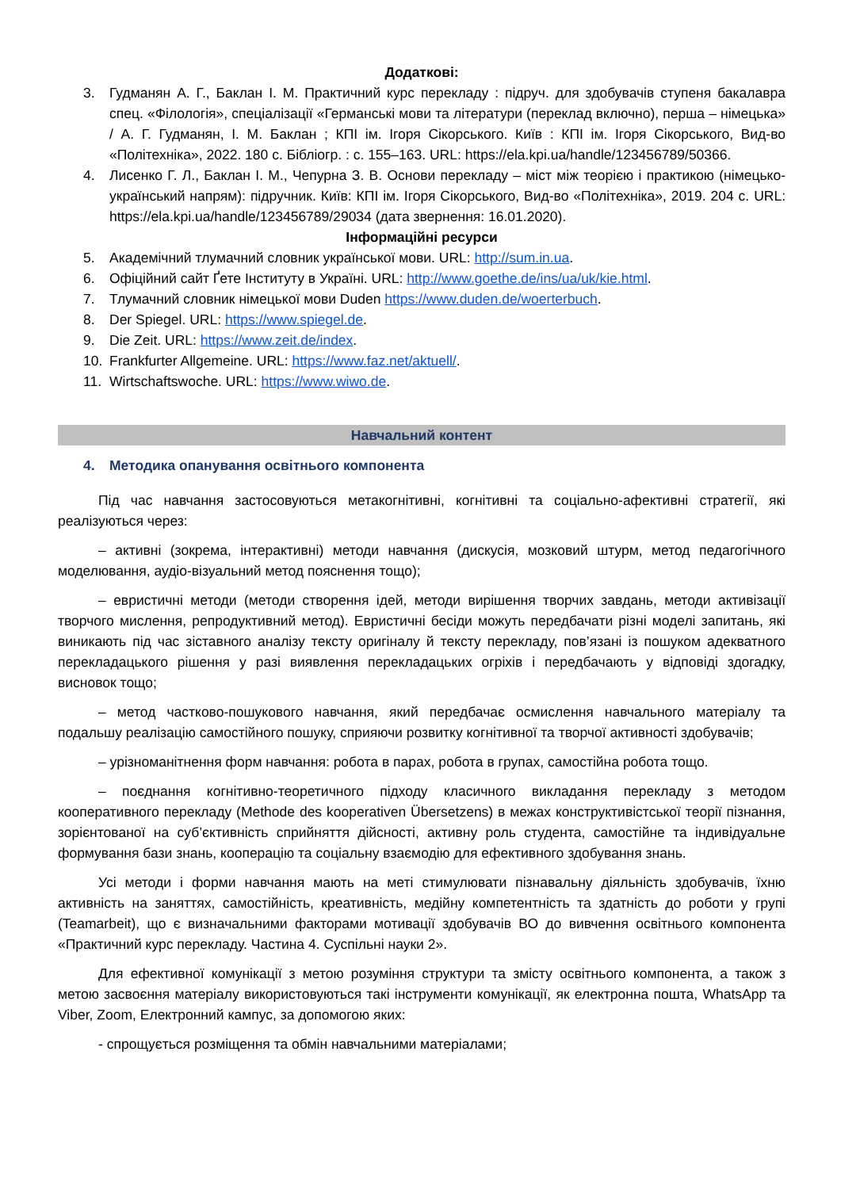Додаткові:
3. Гудманян А. Г., Баклан І. М. Практичний курс перекладу : підруч. для здобувачів ступеня бакалавра спец. «Філологія», спеціалізації «Германські мови та літератури (переклад включно), перша – німецька» / А. Г. Гудманян, І. М. Баклан ; КПІ ім. Ігоря Сікорського. Київ : КПІ ім. Ігоря Сікорського, Вид-во «Політехніка», 2022. 180 с. Бібліогр. : с. 155–163. URL: https://ela.kpi.ua/handle/123456789/50366.
4. Лисенко Г. Л., Баклан І. М., Чепурна З. В. Основи перекладу – міст між теорією і практикою (німецько-український напрям): підручник. Київ: КПІ ім. Ігоря Сікорського, Вид-во «Політехніка», 2019. 204 с. URL: https://ela.kpi.ua/handle/123456789/29034 (дата звернення: 16.01.2020).
Інформаційні ресурси
5. Академічний тлумачний словник української мови. URL: http://sum.in.ua.
6. Офіційний сайт Ґете Інституту в Україні. URL: http://www.goethe.de/ins/ua/uk/kie.html.
7. Тлумачний словник німецької мови Duden https://www.duden.de/woerterbuch.
8. Der Spiegel. URL: https://www.spiegel.de.
9. Die Zeit. URL: https://www.zeit.de/index.
10. Frankfurter Allgemeine. URL: https://www.faz.net/aktuell/.
11. Wirtschaftswoche. URL: https://www.wiwo.de.
Навчальний контент
4. Методика опанування освітнього компонента
Під час навчання застосовуються метакогнітивні, когнітивні та соціально-афективні стратегії, які реалізуються через:
– активні (зокрема, інтерактивні) методи навчання (дискусія, мозковий штурм, метод педагогічного моделювання, аудіо-візуальний метод пояснення тощо);
– евристичні методи (методи створення ідей, методи вирішення творчих завдань, методи активізації творчого мислення, репродуктивний метод). Евристичні бесіди можуть передбачати різні моделі запитань, які виникають під час зіставного аналізу тексту оригіналу й тексту перекладу, пов’язані із пошуком адекватного перекладацького рішення у разі виявлення перекладацьких огріхів і передбачають у відповіді здогадку, висновок тощо;
– метод частково-пошукового навчання, який передбачає осмислення навчального матеріалу та подальшу реалізацію самостійного пошуку, сприяючи розвитку когнітивної та творчої активності здобувачів;
– урізноманітнення форм навчання: робота в парах, робота в групах, самостійна робота тощо.
– поєднання когнітивно-теоретичного підходу класичного викладання перекладу з методом кооперативного перекладу (Methode des kooperativen Übersetzens) в межах конструктивістської теорії пізнання, зорієнтованої на суб’єктивність сприйняття дійсності, активну роль студента, самостійне та індивідуальне формування бази знань, кооперацію та соціальну взаємодію для ефективного здобування знань.
Усі методи і форми навчання мають на меті стимулювати пізнавальну діяльність здобувачів, їхню активність на заняттях, самостійність, креативність, медійну компетентність та здатність до роботи у групі (Teamarbeit), що є визначальними факторами мотивації здобувачів ВО до вивчення освітнього компонента «Практичний курс перекладу. Частина 4. Суспільні науки 2».
Для ефективної комунікації з метою розуміння структури та змісту освітнього компонента, а також з метою засвоєння матеріалу використовуються такі інструменти комунікації, як електронна пошта, WhatsApp та Viber, Zoom, Електронний кампус, за допомогою яких:
- спрощується розміщення та обмін навчальними матеріалами;